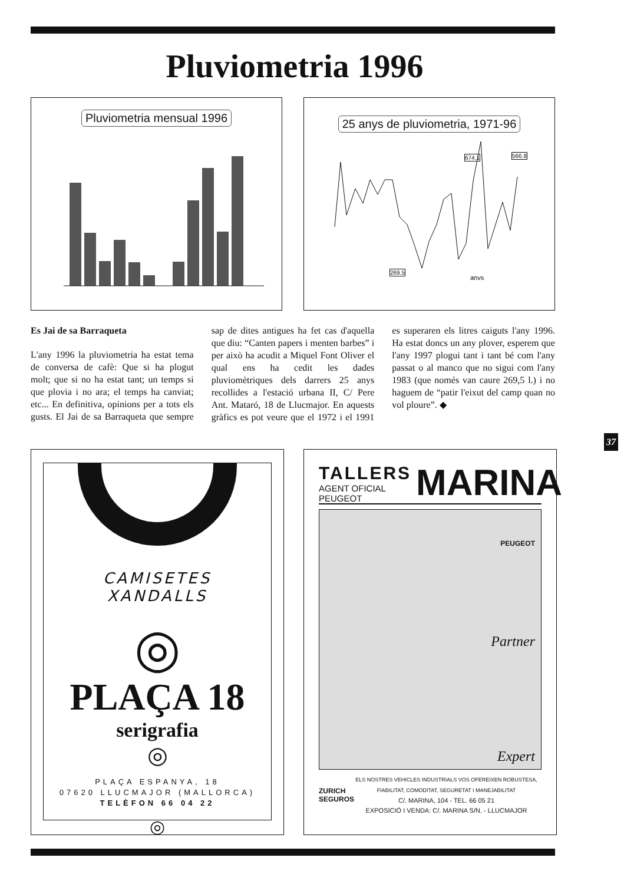Pluviometria 1996
Pluviometria mensual 1996
25 anys de pluviometria, 1971-96
anys
674.1 566.8
269.5
Es Jai de sa Barraqueta
L'any 1996 la pluviometria ha estat tema de conversa de cafè: Que si ha plogut molt; que si no ha estat tant; un temps si que plovia i no ara; el temps ha canviat; etc... En definitiva, opinions per a tots els gusts. El Jai de sa Barraqueta que sempre sap de dites antigues ha fet cas d'aquella que diu: “Canten papers i menten barbes” i per això ha acudit a Miquel Font Oliver el qual ens ha cedit les dades pluviomètriques dels darrers 25 anys recollides a l'estació urbana II, C/ Pere Ant. Mataró, 18 de Llucmajor. En aquests gràfics es pot veure que el 1972 i el 1991 es superaren els litres caiguts l'any 1996. Ha estat doncs un any plover, esperem que l'any 1997 plogui tant i tant bé com l'any passat o al manco que no sigui com l'any 1983 (que només van caure 269,5 l.) i no haguem de “patir l'eixut del camp quan no vol ploure”. ◆
37
CAMISETES
XANDALLS
◎
PLAÇA 18
serigrafia
◎
PLAÇA ESPANYA, 18
07620 LLUCMAJOR (MALLORCA)
TELÈFON 66 04 22
◎
TALLERS
AGENT OFICIAL PEUGEOT
MARINA
PEUGEOT
Partner
Expert
ZURICH
SEGUROS
ELS NOSTRES VEHICLES INDUSTRIALS VOS OFEREIXEN ROBUSTESA,
FIABILITAT, COMODITAT, SEGURETAT I MANEJABILITAT
C/. MARINA, 104 - TEL. 66 05 21
EXPOSICIÓ I VENDA: C/. MARINA S/N. - LLUCMAJOR